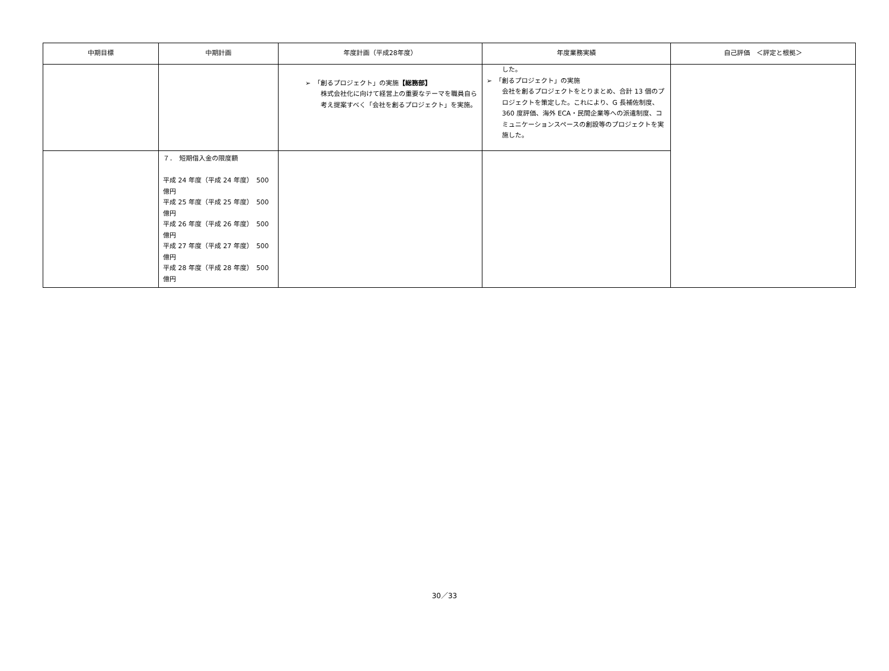| 中期目標 | 中期計画 | 年度計画（平成28年度） | 年度業務実績 | 自己評価 ＜評定と根拠＞ |
| --- | --- | --- | --- | --- |
| | | ➢ 「創るプロジェクト」の実施 【総務部】 株式会社化に向けて経営上の重要なテーマを職員自ら考え提案すべく「会社を創るプロジェクト」を実施。 | した。 ➢ 「創るプロジェクト」の実施 会社を創るプロジェクトをとりまとめ、合計 13 個のプロジェクトを策定した。これにより、G 長補佐制度、360 度評価、海外 ECA・民間企業等への派遣制度、コミュニケーションスペースの創設等のプロジェクトを実施した。 | |
| | ７． 短期借入金の限度額 平成 24 年度（平成 24 年度） 500 億円 平成 25 年度（平成 25 年度） 500 億円 平成 26 年度（平成 26 年度） 500 億円 平成 27 年度（平成 27 年度） 500 億円 平成 28 年度（平成 28 年度） 500 億円 | | | |
30／33